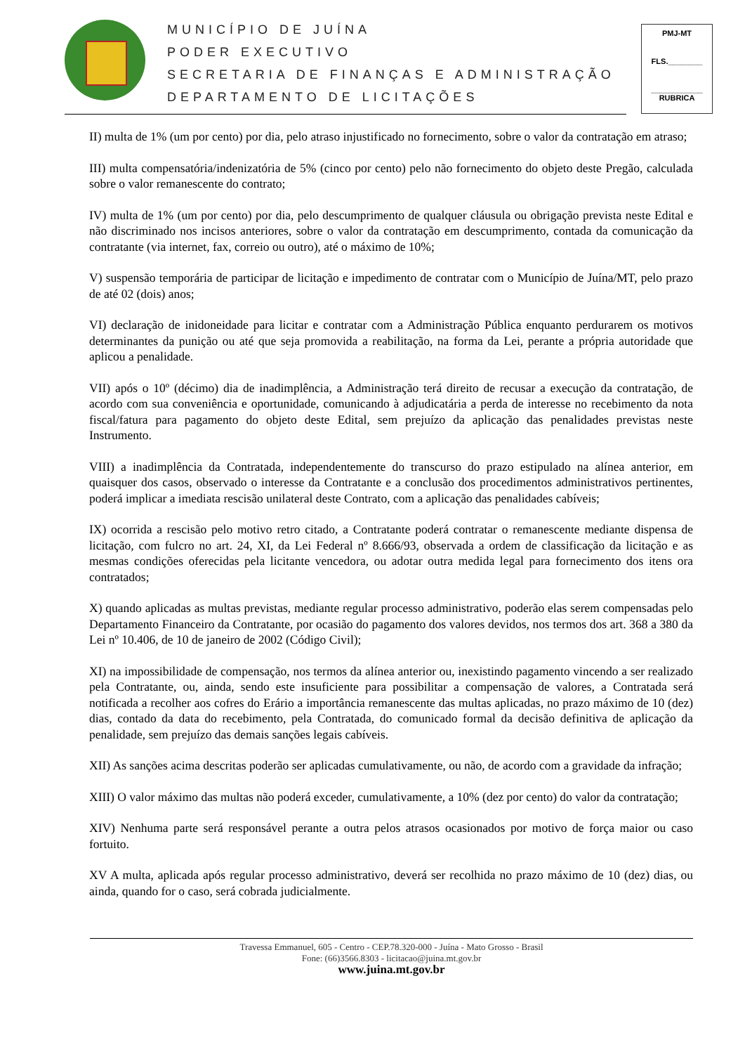MUNICÍPIO DE JUÍNA
PODER EXECUTIVO
SECRETARIA DE FINANÇAS E ADMINISTRAÇÃO
DEPARTAMENTO DE LICITAÇÕES
PMJ-MT
FLS.________
____________
RUBRICA
II) multa de 1% (um por cento) por dia, pelo atraso injustificado no fornecimento, sobre o valor da contratação em atraso;
III) multa compensatória/indenizatória de 5% (cinco por cento) pelo não fornecimento do objeto deste Pregão, calculada sobre o valor remanescente do contrato;
IV) multa de 1% (um por cento) por dia, pelo descumprimento de qualquer cláusula ou obrigação prevista neste Edital e não discriminado nos incisos anteriores, sobre o valor da contratação em descumprimento, contada da comunicação da contratante (via internet, fax, correio ou outro), até o máximo de 10%;
V) suspensão temporária de participar de licitação e impedimento de contratar com o Município de Juína/MT, pelo prazo de até 02 (dois) anos;
VI) declaração de inidoneidade para licitar e contratar com a Administração Pública enquanto perdurarem os motivos determinantes da punição ou até que seja promovida a reabilitação, na forma da Lei, perante a própria autoridade que aplicou a penalidade.
VII) após o 10º (décimo) dia de inadimplência, a Administração terá direito de recusar a execução da contratação, de acordo com sua conveniência e oportunidade, comunicando à adjudicatária a perda de interesse no recebimento da nota fiscal/fatura para pagamento do objeto deste Edital, sem prejuízo da aplicação das penalidades previstas neste Instrumento.
VIII) a inadimplência da Contratada, independentemente do transcurso do prazo estipulado na alínea anterior, em quaisquer dos casos, observado o interesse da Contratante e a conclusão dos procedimentos administrativos pertinentes, poderá implicar a imediata rescisão unilateral deste Contrato, com a aplicação das penalidades cabíveis;
IX) ocorrida a rescisão pelo motivo retro citado, a Contratante poderá contratar o remanescente mediante dispensa de licitação, com fulcro no art. 24, XI, da Lei Federal nº 8.666/93, observada a ordem de classificação da licitação e as mesmas condições oferecidas pela licitante vencedora, ou adotar outra medida legal para fornecimento dos itens ora contratados;
X) quando aplicadas as multas previstas, mediante regular processo administrativo, poderão elas serem compensadas pelo Departamento Financeiro da Contratante, por ocasião do pagamento dos valores devidos, nos termos dos art. 368 a 380 da Lei nº 10.406, de 10 de janeiro de 2002 (Código Civil);
XI) na impossibilidade de compensação, nos termos da alínea anterior ou, inexistindo pagamento vincendo a ser realizado pela Contratante, ou, ainda, sendo este insuficiente para possibilitar a compensação de valores, a Contratada será notificada a recolher aos cofres do Erário a importância remanescente das multas aplicadas, no prazo máximo de 10 (dez) dias, contado da data do recebimento, pela Contratada, do comunicado formal da decisão definitiva de aplicação da penalidade, sem prejuízo das demais sanções legais cabíveis.
XII) As sanções acima descritas poderão ser aplicadas cumulativamente, ou não, de acordo com a gravidade da infração;
XIII) O valor máximo das multas não poderá exceder, cumulativamente, a 10% (dez por cento) do valor da contratação;
XIV) Nenhuma parte será responsável perante a outra pelos atrasos ocasionados por motivo de força maior ou caso fortuito.
XV A multa, aplicada após regular processo administrativo, deverá ser recolhida no prazo máximo de 10 (dez) dias, ou ainda, quando for o caso, será cobrada judicialmente.
Travessa Emmanuel, 605 - Centro - CEP.78.320-000 - Juína - Mato Grosso - Brasil
Fone: (66)3566.8303 - licitacao@juina.mt.gov.br
www.juina.mt.gov.br